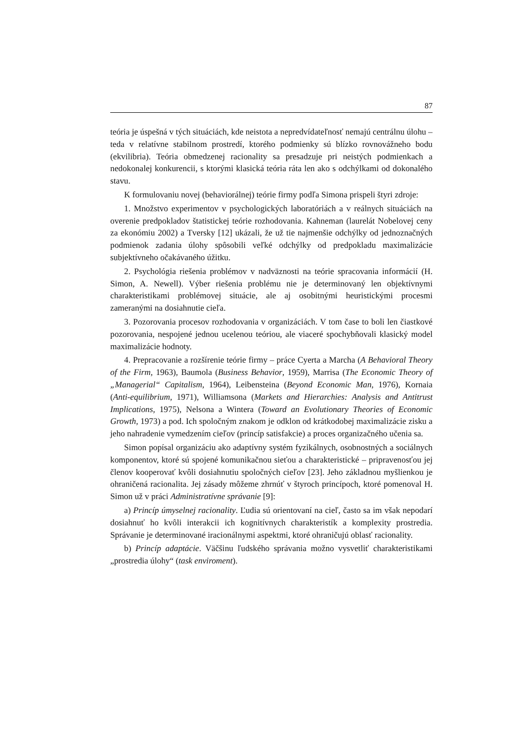87
teória je úspešná v tých situáciách, kde neistota a nepredvídateľnosť nemajú centrálnu úlohu – teda v relatívne stabilnom prostredí, ktorého podmienky sú blízko rovnovážneho bodu (ekvilibria). Teória obmedzenej racionality sa presadzuje pri neistých podmienkach a nedokonalej konkurencii, s ktorými klasická teória ráta len ako s odchýlkami od dokonalého stavu.
K formulovaniu novej (behaviorálnej) teórie firmy podľa Simona prispeli štyri zdroje:
1. Množstvo experimentov v psychologických laboratóriách a v reálnych situáciách na overenie predpokladov štatistickej teórie rozhodovania. Kahneman (laurelát Nobelovej ceny za ekonómiu 2002) a Tversky [12] ukázali, že už tie najmenšie odchýlky od jednoznačných podmienok zadania úlohy spôsobili veľké odchýlky od predpokladu maximalizácie subjektívneho očakávaného úžitku.
2. Psychológia riešenia problémov v nadväznosti na teórie spracovania informácií (H. Simon, A. Newell). Výber riešenia problému nie je determinovaný len objektívnymi charakteristikami problémovej situácie, ale aj osobitnými heuristickými procesmi zameranými na dosiahnutie cieľa.
3. Pozorovania procesov rozhodovania v organizáciách. V tom čase to boli len čiastkové pozorovania, nespojené jednou ucelenou teóriou, ale viaceré spochybňovali klasický model maximalizácie hodnoty.
4. Prepracovanie a rozšírenie teórie firmy – práce Cyerta a Marcha (A Behavioral Theory of the Firm, 1963), Baumola (Business Behavior, 1959), Marrisa (The Economic Theory of „Managerial“ Capitalism, 1964), Leibensteina (Beyond Economic Man, 1976), Kornaia (Anti-equilibrium, 1971), Williamsona (Markets and Hierarchies: Analysis and Antitrust Implications, 1975), Nelsona a Wintera (Toward an Evolutionary Theories of Economic Growth, 1973) a pod. Ich spoločným znakom je odklon od krátkodobej maximalizácie zisku a jeho nahradenie vymedzením cieľov (princíp satisfakcie) a proces organizačného učenia sa.
Simon popísal organizáciu ako adaptívny systém fyzikálnych, osobnostných a sociálnych komponentov, ktoré sú spojené komunikačnou sieťou a charakteristické – pripravenosťou jej členov kooperovať kvôli dosiahnutiu spoločných cieľov [23]. Jeho základnou myšlienkou je ohraničená racionalita. Jej zásady môžeme zhrnúť v štyroch princípoch, ktoré pomenoval H. Simon už v práci Administratívne správanie [9]:
a) Princíp úmyselnej racionality. Ľudia sú orientovaní na cieľ, často sa im však nepodarí dosiahnuť ho kvôli interakcii ich kognitívnych charakteristík a komplexity prostredia. Správanie je determinované iracionálnymi aspektmi, ktoré ohraničujú oblasť racionality.
b) Princíp adaptácie. Väčšinu ľudského správania možno vysvetliť charakteristikami „prostredia úlohy“ (task enviroment).